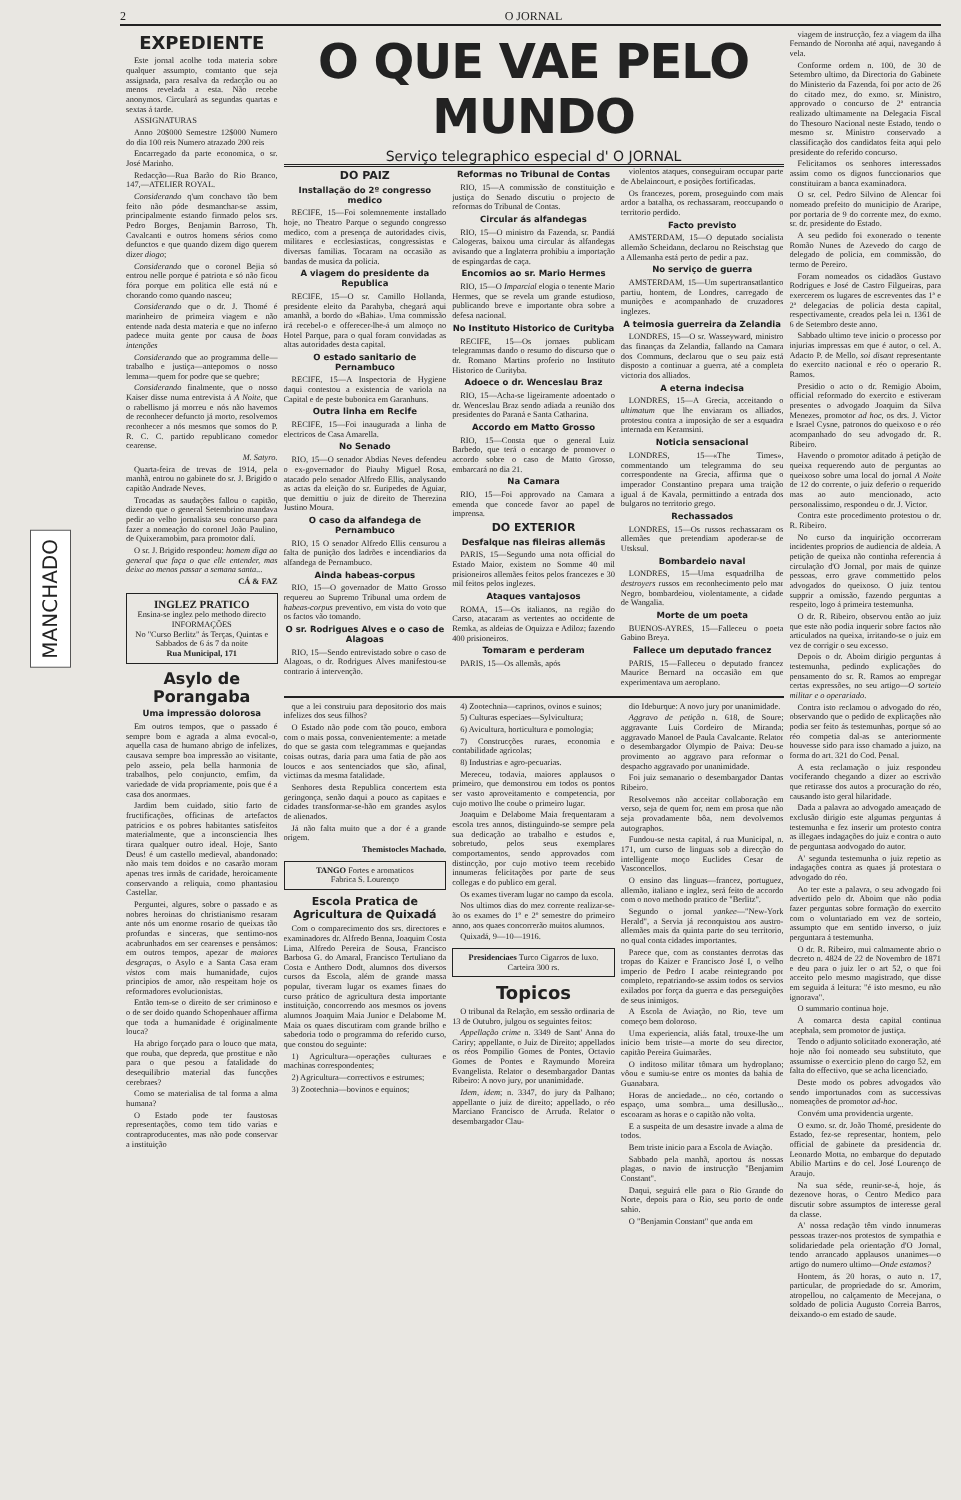2 O JORNAL
MANCHADO
EXPEDIENTE
Este jornal acolhe toda materia sobre qualquer assumpto, comtanto que seja assignada, para resalva da redacção ou ao menos revelada a esta. Não recebe anonymos. Circulará as segundas quartas e sextas á tarde.
ASSIGNATURAS
Anno 20$000 Semestre 12$000 Numero do dia 100 reis Numero atrazado 200 reis
Encarregado da parte economica, o sr. José Marinho.
Redacção—Rua Barão do Rio Branco, 147,—ATELIER ROYAL.
Considerando q'um conchavo tão bem feito não póde desmanchar-se assim, principalmente estando firmado pelos srs. Pedro Borges, Benjamin Barroso, Th. Cavalcanti e outros homens sérios como defunctos e que quando dizem digo querem dizer diogo;
Considerando que o coronel Bejia só entrou nelle porque é patriota e só não ficou fóra porque em politica elle está nú e chorando como quando nasceu;
Considerando que o dr. J. Thomé é marinheiro de primeira viagem e não entende nada desta materia e que no inferno padece muita gente por causa de boas intenções
Considerando que ao programma delle—trabalho e justiça—antepomos o nosso lemma—quem for podre que se quebre;
Considerando finalmente, que o nosso Kaiser disse numa entrevista á A Noite, que o rabellismo já morreu e nós não havemos de reconhecer defuncto já morto, resolvemos reconhecer a nós mesmos que somos do P. R. C. C. partido republicano comedor cearense.
M. Satyro.
Quarta-feira de trevas de 1914, pela manhã, entrou no gabinete do sr. J. Brigido o capitão Andrade Neves.
Trocadas as saudações fallou o capitão, dizendo que o general Setembrino mandava pedir ao velho jornalista seu concurso para fazer a nomeação do coronel João Paulino, de Quixeramobim, para promotor dalí.
O sr. J. Brigido respondeu: homem diga ao general que faça o que elle entender, mas deixe ao menos passar a semana santa...
CÁ & FAZ
INGLEZ PRATICO
Ensina-se inglez pelo methodo directo
INFORMAÇÕES
No "Curso Berlitz" ás Terças, Quintas e Sabbados de 6 ás 7 da noite
Rua Municipal, 171
Asylo de Porangaba
Uma impressão dolorosa
Em outros tempos, que o passado é sempre bom e agrada a alma evocal-o, aquella casa de humano abrigo de infelizes, causava sempre boa impressão ao visitante, pelo asseio, pela bella harmonia de trabalhos, pelo conjuncto, emfim, da variedade de vida propriamente, pois que é a casa dos anormaes.
Jardim bem cuidado, sitio farto de fructificações, officinas de artefactos patricios e os pobres habitantes satisfeitos materialmente, que a inconsciencia lhes tirara qualquer outro ideal. Hoje, Santo Deus! é um castello medieval, abandonado: não mais tem doidos e no casarão moram apenas tres irmãs de caridade, heroicamente conservando a reliquia, como phantasiou Castellar.
Perguntei, algures, sobre o passado e as nobres heroinas do christianismo resaram ante nós um enorme rosario de queixas tão profundas e sinceras, que sentimo-nos acabrunhados em ser cearenses e pensámos: em outros tempos, apezar de maiores desgraças, o Asylo e a Santa Casa eram vistos com mais humanidade, cujos principios de amor, não respeitam hoje os reformadores evolucionistas.
Então tem-se o direito de ser criminoso e o de ser doido quando Schopenhauer affirma que toda a humanidade é originalmente louca?
Ha abrigo forçado para o louco que mata, que rouba, que depreda, que prostitue e não para o que pesou a fatalidade do desequilibrio material das funcções cerebraes?
Como se materialisa de tal forma a alma humana?
O Estado pode ter faustosas representações, como tem tido varias e contraproducentes, mas não pode conservar a instituição
O QUE VAE PELO MUNDO
Serviço telegraphico especial d' O JORNAL
DO PAIZ
Installação do 2º congresso medico
RECIFE, 15—Foi solemnemente installado hoje, no Theatro Parque o segundo congresso medico, com a presença de autoridades civis, militares e ecclesiasticas, congressistas e diversas familias. Tocaram na occasião as bandas de musica da policia.
A viagem do presidente da Republica
RECIFE, 15—O sr. Camillo Hollanda, presidente eleito da Parahyba, chegará aqui amanhã, a bordo do «Bahia». Uma commissão irá recebel-o e offerecer-lhe-á um almoço no Hotel Parque, para o qual foram convidadas as altas autoridades desta capital.
O estado sanitario de Pernambuco
RECIFE, 15—A Inspectoria de Hygiene daqui contestou a existencia de variola na Capital e de peste bubonica em Garanhuns.
Outra linha em Recife
RECIFE, 15—Foi inaugurada a linha de electricos de Casa Amarella.
No Senado
RIO, 15—O senador Abdias Neves defendeu o ex-governador do Piauhy Miguel Rosa, atacado pelo senador Alfredo Ellis, analysando as actas da eleição do sr. Euripedes de Aguiar, que demittiu o juiz de direito de Therezina Justino Moura.
O caso da alfandega de Pernambuco
RIO, 15 O senador Alfredo Ellis censurou a falta de punição dos ladrões e incendiarios da alfandega de Pernambuco.
Ainda habeas-corpus
RIO, 15—O governador de Matto Grosso requereu ao Supremo Tribunal uma ordem de habeas-corpus preventivo, em vista do voto que os factos vão tomando.
O sr. Rodrigues Alves e o caso de Alagoas
RIO, 15—Sendo entrevistado sobre o caso de Alagoas, o dr. Rodrigues Alves manifestou-se contrario á intervenção.
Reformas no Tribunal de Contas
RIO, 15—A commissão de constituição e justiça do Senado discutiu o projecto de reformas do Tribunal de Contas.
Circular ás alfandegas
RIO, 15—O ministro da Fazenda, sr. Pandiá Calogeras, baixou uma circular ás alfandegas avisando que a Inglaterra prohibiu a importação de espingardas de caça.
Encomios ao sr. Mario Hermes
RIO, 15—O Imparcial elogia o tenente Mario Hermes, que se revela um grande estudioso, publicando breve e importante obra sobre a defesa nacional.
No Instituto Historico de Curityba
RECIFE, 15—Os jornaes publicam telegrammas dando o resumo do discurso que o dr. Romano Martins proferio no Instituto Historico de Curityba.
Adoece o dr. Wenceslau Braz
RIO, 15—Acha-se ligeiramente adoentado o dr. Wenceslau Braz sendo adiada a reunião dos presidentes do Paraná e Santa Catharina.
Accordo em Matto Grosso
RIO, 15—Consta que o general Luiz Barbedo, que terá o encargo de promover o accordo sobre o caso de Matto Grosso, embarcará no dia 21.
Na Camara
RIO, 15—Foi approvado na Camara a emenda que concede favor ao papel de imprensa.
DO EXTERIOR
Desfalque nas fileiras allemãs
PARIS, 15—Segundo uma nota official do Estado Maior, existem no Somme 40 mil prisioneiros allemães feitos pelos francezes e 30 mil feitos pelos inglezes.
Ataques vantajosos
ROMA, 15—Os italianos, na região do Carso, atacaram as vertentes ao occidente de Remka, as aldeias de Oquizza e Adiloz; fazendo 400 prisioneiros.
Tomaram e perderam
PARIS, 15—Os allemãs, após
violentos ataques, conseguiram occupar parte de Abelaincourt, e posições fortificadas.
Os francezes, porem, proseguindo com mais ardor a batalha, os rechassaram, reoccupando o territorio perdido.
Facto previsto
AMSTERDAM, 15—O deputado socialista allemão Scheidann, declarou no Reischstag que a Allemanha está perto de pedir a paz.
No serviço de guerra
AMSTERDAM, 15—Um supertransatlantico partiu, hontem, de Londres, carregado de munições e acompanhado de cruzadores inglezes.
A teimosia guerreira da Zelandia
LONDRES, 15—O sr. Wasseyward, ministro das finanças da Zelandia, fallando na Camara dos Communs, declarou que o seu paiz está disposto a continuar a guerra, até a completa victoria dos alliados.
A eterna indecisa
LONDRES, 15—A Grecia, acceitando o ultimatum que lhe enviaram os alliados, protestou contra a imposição de ser a esquadra internada em Keramsini.
Noticia sensacional
LONDRES, 15—«The Times», commentando um telegramma do seu correspondente na Grecia, affirma que o imperador Constantino prepara uma traição igual á de Kavala, permittindo a entrada dos bulgaros no territorio grego.
Rechassados
LONDRES, 15—Os russos rechassaram os allemães que pretendiam apoderar-se de Utsksul.
Bombardeio naval
LONDRES, 15—Uma esquadrilha de destroyers russos em reconhecimento pelo mar Negro, bombardeiou, violentamente, a cidade de Wangalia.
Morte de um poeta
BUENOS-AYRES, 15—Falleceu o poeta Gabino Breya.
Fallece um deputado francez
PARIS, 15—Falleceu o deputado francez Maurice Bernard na occasião em que experimentava um aeroplano.
que a lei construiu para depositorio dos mais infelizes dos seus filhos?
O Estado não pode com tão pouco, embora com o mais possa, convenientemente: a metade do que se gasta com telegrammas e quejandas coisas outras, daria para uma fatia de pão aos loucos e aos sentenciados que são, afinal, victimas da mesma fatalidade.
Senhores desta Republica concertem esta geringonça, senão daqui a pouco as capitaes e cidades transformar-se-hão em grandes asylos de alienados.
Já não falta muito que a dor é a grande origem.
Themistocles Machado.
TANGO Fortes e aromaticos
Fabrica S. Lourenço
Escola Pratica de Agricultura de Quixadá
Com o comparecimento dos srs. directores e examinadores dr. Alfredo Benna, Joaquim Costa Lima, Alfredo Pereira de Sousa, Francisco Barbosa G. do Amaral, Francisco Tertuliano da Costa e Anthero Dodt, alumnos dos diversos cursos da Escola, além de grande massa popular, tiveram lugar os exames finaes do curso prático de agricultura desta importante instituição, concorrendo aos mesmos os jovens alumnos Joaquim Maia Junior e Delabome M. Maia os quaes discutiram com grande brilho e sabedoria todo o programma do referido curso, que constou do seguinte:
1) Agricultura—operações culturaes e machinas correspondentes;
2) Agricultura—correctivos e estrumes;
3) Zootechnia—bovinos e equinos;
4) Zootechnia—caprinos, ovinos e suinos;
5) Culturas especiaes—Sylvicultura;
6) Avicultura, horticultura e pomologia;
7) Construcções ruraes, economia e contabilidade agricolas;
8) Industrias e agro-pecuarias.
Mereceu, todavia, maiores applausos o primeiro, que demonstrou em todos os pontos ser vasto aproveitamento e competencia, por cujo motivo lhe coube o primeiro lugar.
Joaquim e Delabome Maia frequentaram a escola tres annos, distinguindo-se sempre pela sua dedicação ao trabalho e estudos e, sobretudo, pelos seus exemplares comportamentos, sendo approvados com distincção, por cujo motivo teem recebido innumeras felicitações por parte de seus collegas e do publico em geral.
Os exames tiveram lugar no campo da escola.
Nos ultimos dias do mez corrente realizar-se-ão os exames do 1º e 2º semestre do primeiro anno, aos quaes concorrerão muitos alumnos.
Quixadá, 9—10—1916.
Presidenciaes Turco Cigarros de luxo. Carteira 300 rs.
Topicos
O tribunal da Relação, em sessão ordinaria de 13 de Outubro, julgou os seguintes feitos:
Appellação crime n. 3349 de Sant' Anna do Cariry; appellante, o Juiz de Direito; appellados os réos Pompilio Gomes de Pontes, Octavio Gomes de Pontes e Raymundo Moreira Evangelista. Relator o desembargador Dantas Ribeiro: A novo jury, por unanimidade.
Idem, idem; n. 3347, do jury da Palhano; appellante o juiz de direito; appellado, o réo Marciano Francisco de Arruda. Relator o desembargador Clau-
dio Ideburque: A novo jury por unanimidade.
Aggravo de petição n. 618, de Soure; aggravante Luis Cordeiro de Miranda; aggravado Manoel de Paula Cavalcante. Relator o desembargador Olympio de Paiva: Deu-se provimento ao aggravo para reformar o despacho aggravado por unanimidade.
Foi juiz semanario o desembargador Dantas Ribeiro.
Resolvemos não acceitar collaboração em verso, seja de quem for, nem em prosa que não seja provadamente bôa, nem devolvemos autographos.
Fundou-se nesta capital, á rua Municipal, n. 171, um curso de linguas sob a direcção do intelligente moço Euclides Cesar de Vasconcellos.
O ensino das linguas—francez, portuguez, allemão, italiano e inglez, será feito de accordo com o novo methodo pratico de "Berlitz".
Segundo o jornal yankee—"New-York Herald", a Servia já reconquistou aos austro-allemães mais da quinta parte do seu territorio, no qual conta cidades importantes.
Parece que, com as constantes derrotas das tropas do Kaizer e Francisco José I, o velho imperio de Pedro I acabe reintegrando por completo, repatriando-se assim todos os servios exilados por força da guerra e das perseguições de seus inimigos.
A Escola de Aviação, no Rio, teve um começo bem doloroso.
Uma experiencia, aliás fatal, trouxe-lhe um inicio bem triste—a morte do seu director, capitão Pereira Guimarães.
O inditoso militar tômara um hydroplano; vôou e sumiu-se entre os montes da bahia de Guanabara.
Horas de anciedade... no céo, cortando o espaço, uma sombra... uma desillusão... escoaram as horas e o capitão não volta.
E a suspeita de um desastre invade a alma de todos.
Bem triste inicio para a Escola de Aviação.
Sabbado pela manhã, aportou ás nossas plagas, o navio de instrucção "Benjamim Constant".
Daqui, seguirá elle para o Rio Grande do Norte, depois para o Rio, seu porto de onde sahio.
O "Benjamin Constant" que anda em
viagem de instrucção, fez a viagem da ilha Fernando de Noronha até aqui, navegando á vela.
Conforme ordem n. 100, de 30 de Setembro ultimo, da Directoria do Gabinete do Ministerio da Fazenda, foi por acto de 26 do citado mez, do exmo. sr. Ministro, approvado o concurso de 2ª entrancia realizado ultimamente na Delegacia Fiscal do Thesouro Nacional neste Estado, tendo o mesmo sr. Ministro conservado a classificação dos candidatos feita aqui pelo presidente do referido concurso.
Felicitamos os senhores interessados assim como os dignos funccionarios que constituiram a banca examinadora.
O sr. cel. Pedro Silvino de Alencar foi nomeado prefeito do municipio de Araripe, por portaria de 9 do corrente mez, do exmo. sr. dr. presidente do Estado.
A seu pedido foi exonerado o tenente Romão Nunes de Azevedo do cargo de delegado de policia, em commissão, do termo de Pereiro.
Foram nomeados os cidadãos Gustavo Rodrigues e José de Castro Filgueiras, para exercerem os lugares de escreventes das 1ª e 2ª delegacias de policia desta capital, respectivamente, creados pela lei n. 1361 de 6 de Setembro deste anno.
Sabbado ultimo teve inicio o processo por injurias impressas em que é autor, o cel. A. Adacto P. de Mello, soi disant representante do exercito nacional e réo o operario R. Ramos.
Presidio o acto o dr. Remigio Aboim, official reformado do exercito e estiveram presentes o advogado Joaquim da Silva Menezes, promotor ad hoc, os drs. J. Victor e Israel Cysne, patronos do queixoso e o réo acompanhado do seu advogado dr. R. Ribeiro.
Havendo o promotor aditado á petição de queixa requerendo auto de perguntas ao queixoso sobre uma local do jornal A Noite de 12 do corrente, o juiz deferio o requerido mas ao auto mencionado, acto personalissimo, respondeu o dr. J. Victor.
Contra este procedimento protestou o dr. R. Ribeiro.
No curso da inquirição occorreram incidentes proprios de audiencia de aldeia. A petição de queixa não continha referencia á circulação d'O Jornal, por mais de quinze pessoas, erro grave commettido pelos advogados do queixoso. O juiz tentou supprir a omissão, fazendo perguntas a respeito, logo á primeira testemunha.
O dr. R. Ribeiro, observou então ao juiz que este não podia inquerir sobre factos não articulados na queixa, irritando-se o juiz em vez de corrigir o seu excesso.
Depois o dr. Aboim dirigio perguntas á testemunha, pedindo explicações do pensamento do sr. R. Ramos ao empregar certas expressões, no seu artigo—O sorteio militar e o operariado.
Contra isto reclamou o advogado do réo, observando que o pedido de explicações não podia ser feito ás testemunhas, porque só ao réo competia dal-as se anteriormente houvesse sido para isso chamado a juizo, na forma do art. 321 do Cod. Penal.
A esta reclamação o juiz respondeu vociferando chegando a dizer ao escrivão que retirasse dos autos a procuração do réo, causando isto geral hilaridade.
Dada a palavra ao advogado ameaçado de exclusão dirigio este algumas perguntas á testemunha e fez inserir um protesto contra as illegaes indagações do juiz e contra o auto de perguntasa aodvogado do autor.
A' segunda testemunha o juiz repetio as indagações contra as quaes já protestara o advogado do réo.
Ao ter este a palavra, o seu advogado foi advertido pelo dr. Aboim que não podia fazer perguntas sobre formação do exercito com o voluntariado em vez de sorteio, assumpto que em sentido inverso, o juiz perguntara á testemunha.
O dr. R. Ribeiro, mui calmamente abrio o decreto n. 4824 de 22 de Novembro de 1871 e deu para o juiz ler o art 52, o que foi acceito pelo mesmo magistrado, que disse em seguida á leitura: "é isto mesmo, eu não ignorava".
O summario continua hoje.
A comarca desta capital continua acephala, sem promotor de justiça.
Tendo o adjunto solicitado exoneração, até hoje não foi nomeado seu substituto, que assumisse o exercicio pleno do cargo 52, em falta do effectivo, que se acha licenciado.
Deste modo os pobres advogados vão sendo importunados com as successivas nomeações de promotor ad-hoc.
Convém uma providencia urgente.
O exmo. sr. dr. João Thomé, presidente do Estado, fez-se representar, hontem, pelo official de gabinete da presidencia dr. Leonardo Motta, no embarque do deputado Abilio Martins e do cel. José Lourenço de Araujo.
Na sua séde, reunir-se-á, hoje, ás dezenove horas, o Centro Medico para discutir sobre assumptos de interesse geral da classe.
A' nossa redação têm vindo innumeras pessoas trazer-nos protestos de sympathia e solidariedade pela orientação d'O Jornal, tendo arrancado applausos unanimes—o artigo do numero ultimo—Onde estamos?
Hontem, ás 20 horas, o auto n. 17, particular, de propriedade do sr. Amorim, atropellou, no calçamento de Mecejana, o soldado de policia Augusto Correia Barros, deixando-o em estado de saude.